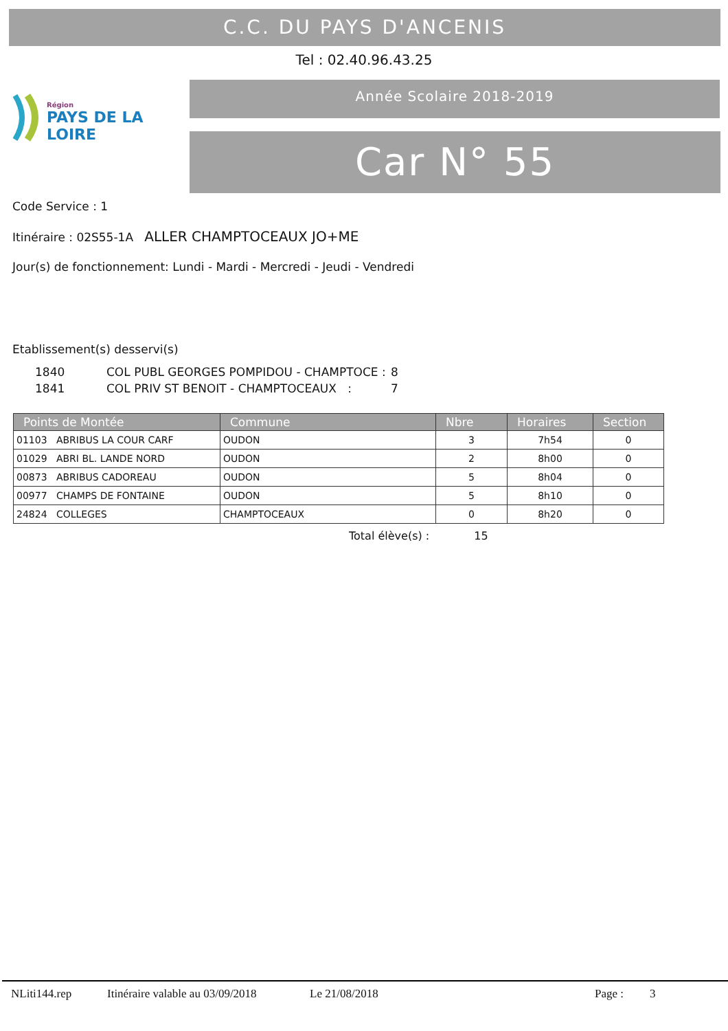C.C. DU PAYS D'ANCENIS
Tel : 02.40.96.43.25
Région
PAYS DE LA LOIRE
Année Scolaire 2018-2019
Car N° 55
Code Service : 1
Itinéraire : 02S55-1A ALLER CHAMPTOCEAUX JO+ME
Jour(s) de fonctionnement: Lundi - Mardi - Mercredi - Jeudi - Vendredi
Etablissement(s) desservi(s)
| 1840 | COL PUBL GEORGES POMPIDOU - CHAMPTOCE : | 8 |
| 1841 | COL PRIV ST BENOIT - CHAMPTOCEAUX : | 7 |
| Points de Montée | Commune | Nbre | Horaires | Section |
| --- | --- | --- | --- | --- |
| 01103 ABRIBUS LA COUR CARF | OUDON | 3 | 7h54 | 0 |
| 01029 ABRI BL. LANDE NORD | OUDON | 2 | 8h00 | 0 |
| 00873 ABRIBUS CADOREAU | OUDON | 5 | 8h04 | 0 |
| 00977 CHAMPS DE FONTAINE | OUDON | 5 | 8h10 | 0 |
| 24824 COLLEGES | CHAMPTOCEAUX | 0 | 8h20 | 0 |
Total élève(s) : 15
NLiti144.rep Itinéraire valable au 03/09/2018 Le 21/08/2018 Page : 3